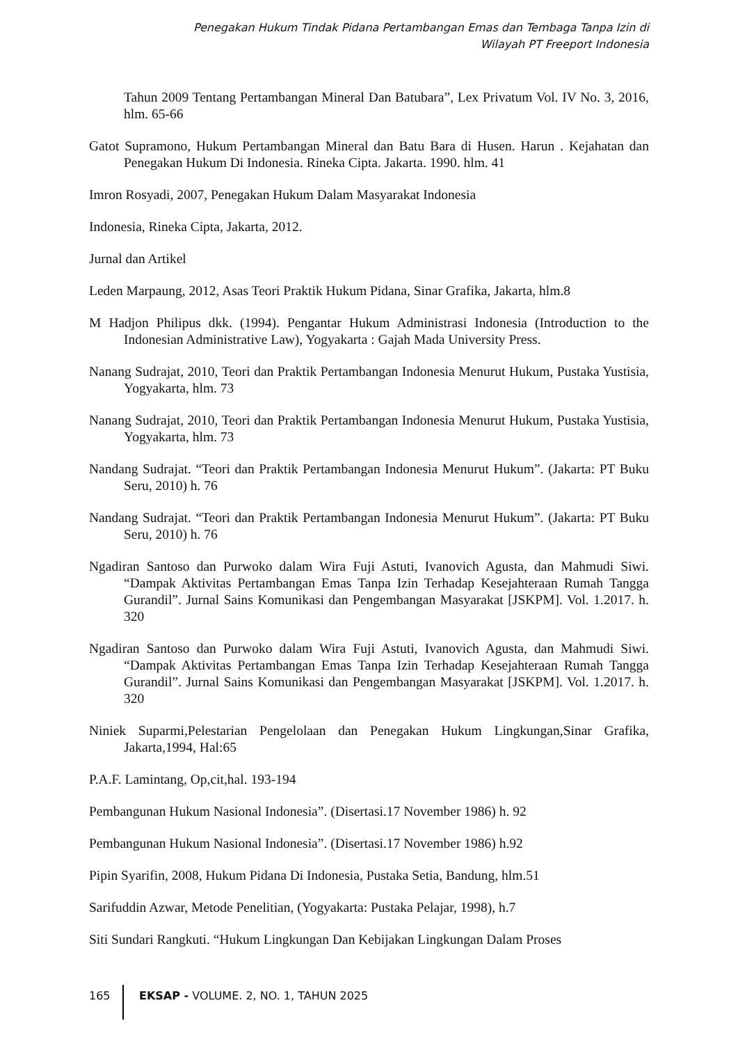Penegakan Hukum Tindak Pidana Pertambangan Emas dan Tembaga Tanpa Izin di
Wilayah PT Freeport Indonesia
Tahun 2009 Tentang Pertambangan Mineral Dan Batubara”, Lex Privatum Vol. IV No. 3, 2016, hlm. 65-66
Gatot Supramono, Hukum Pertambangan Mineral dan Batu Bara di Husen. Harun . Kejahatan dan Penegakan Hukum Di Indonesia. Rineka Cipta. Jakarta. 1990. hlm. 41
Imron Rosyadi, 2007, Penegakan Hukum Dalam Masyarakat Indonesia
Indonesia, Rineka Cipta, Jakarta, 2012.
Jurnal dan Artikel
Leden Marpaung, 2012, Asas Teori Praktik Hukum Pidana, Sinar Grafika, Jakarta, hlm.8
M Hadjon Philipus dkk. (1994). Pengantar Hukum Administrasi Indonesia (Introduction to the Indonesian Administrative Law), Yogyakarta : Gajah Mada University Press.
Nanang Sudrajat, 2010, Teori dan Praktik Pertambangan Indonesia Menurut Hukum, Pustaka Yustisia, Yogyakarta, hlm. 73
Nanang Sudrajat, 2010, Teori dan Praktik Pertambangan Indonesia Menurut Hukum, Pustaka Yustisia, Yogyakarta, hlm. 73
Nandang Sudrajat. “Teori dan Praktik Pertambangan Indonesia Menurut Hukum”. (Jakarta: PT Buku Seru, 2010) h. 76
Nandang Sudrajat. “Teori dan Praktik Pertambangan Indonesia Menurut Hukum”. (Jakarta: PT Buku Seru, 2010) h. 76
Ngadiran Santoso dan Purwoko dalam Wira Fuji Astuti, Ivanovich Agusta, dan Mahmudi Siwi. “Dampak Aktivitas Pertambangan Emas Tanpa Izin Terhadap Kesejahteraan Rumah Tangga Gurandil”. Jurnal Sains Komunikasi dan Pengembangan Masyarakat [JSKPM]. Vol. 1.2017. h. 320
Ngadiran Santoso dan Purwoko dalam Wira Fuji Astuti, Ivanovich Agusta, dan Mahmudi Siwi. “Dampak Aktivitas Pertambangan Emas Tanpa Izin Terhadap Kesejahteraan Rumah Tangga Gurandil”. Jurnal Sains Komunikasi dan Pengembangan Masyarakat [JSKPM]. Vol. 1.2017. h. 320
Niniek Suparmi,Pelestarian Pengelolaan dan Penegakan Hukum Lingkungan,Sinar Grafika, Jakarta,1994, Hal:65
P.A.F. Lamintang, Op,cit,hal. 193-194
Pembangunan Hukum Nasional Indonesia”. (Disertasi.17 November 1986) h. 92
Pembangunan Hukum Nasional Indonesia”. (Disertasi.17 November 1986) h.92
Pipin Syarifin, 2008, Hukum Pidana Di Indonesia, Pustaka Setia, Bandung, hlm.51
Sarifuddin Azwar, Metode Penelitian, (Yogyakarta: Pustaka Pelajar, 1998), h.7
Siti Sundari Rangkuti. “Hukum Lingkungan Dan Kebijakan Lingkungan Dalam Proses
165 EKSAP - VOLUME. 2, NO. 1, TAHUN 2025